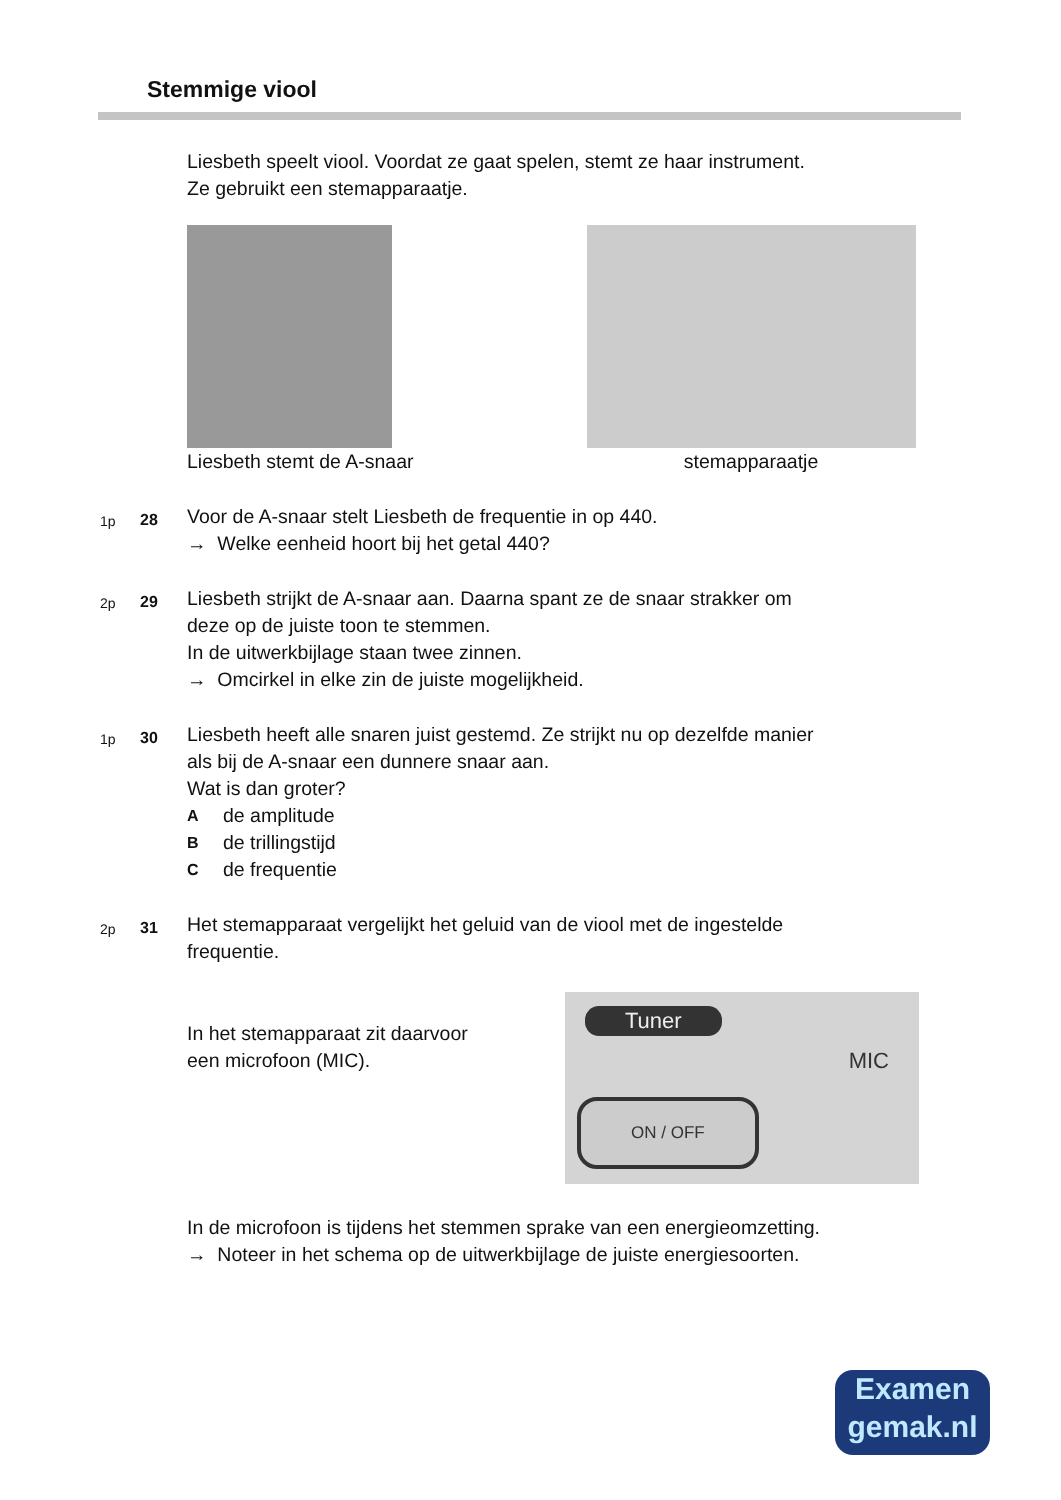Stemmige viool
Liesbeth speelt viool. Voordat ze gaat spelen, stemt ze haar instrument.
Ze gebruikt een stemapparaatje.
Liesbeth stemt de A-snaar stemapparaatje
1p 28
Voor de A-snaar stelt Liesbeth de frequentie in op 440.
→ Welke eenheid hoort bij het getal 440?
2p 29
Liesbeth strijkt de A-snaar aan. Daarna spant ze de snaar strakker om
deze op de juiste toon te stemmen.
In de uitwerkbijlage staan twee zinnen.
→ Omcirkel in elke zin de juiste mogelijkheid.
1p 30
Liesbeth heeft alle snaren juist gestemd. Ze strijkt nu op dezelfde manier
als bij de A-snaar een dunnere snaar aan.
Wat is dan groter?
Ade amplitude
Bde trillingstijd
Cde frequentie
2p 31
Het stemapparaat vergelijkt het geluid van de viool met de ingestelde
frequentie.
In het stemapparaat zit daarvoor
een microfoon (MIC).
Tuner
MIC
ON / OFF
In de microfoon is tijdens het stemmen sprake van een energieomzetting.
→ Noteer in het schema op de uitwerkbijlage de juiste energiesoorten.
Examen
gemak.nl